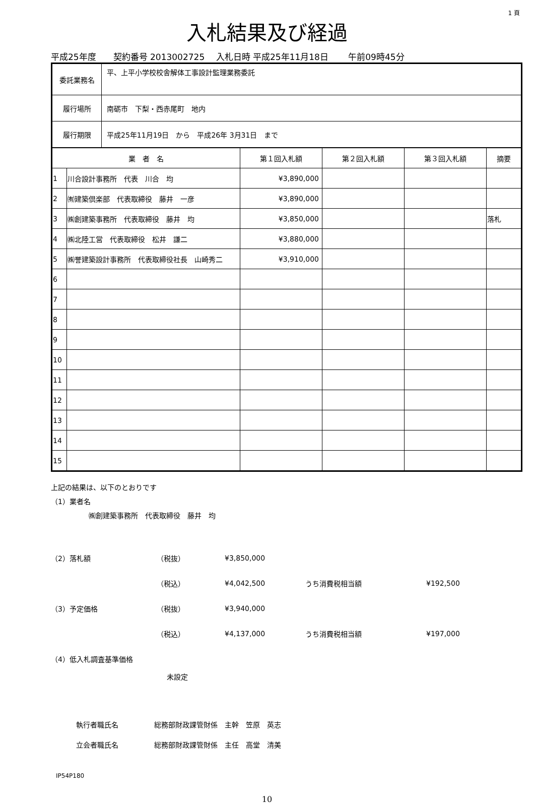1 頁
入札結果及び経過
平成25年度　　契約番号 2013002725　 入札日時 平成25年11月18日　　 午前09時45分
| 委託業務名 | 平、上平小学校校舎解体工事設計監理業務委託 |
| 履行場所 | 南砺市 下梨・西赤尾町 地内 |
| 履行期限 | 平成25年11月19日 から 平成26年 3月31日 まで |
| 業 者 名 | | 第１回入札額 | 第２回入札額 | 第３回入札額 | 摘要 |
| --- | --- | --- | --- | --- | --- |
| 1 | 川合設計事務所 代表 川合 均 | ¥3,890,000 | | | |
| 2 | ㈲建築倶楽部 代表取締役 藤井 一彦 | ¥3,890,000 | | | |
| 3 | ㈱創建築事務所 代表取締役 藤井 均 | ¥3,850,000 | | | 落札 |
| 4 | ㈱北陸工営 代表取締役 松井 謙二 | ¥3,880,000 | | | |
| 5 | ㈱誉建築設計事務所 代表取締役社長 山崎秀二 | ¥3,910,000 | | | |
| 6 | | | | | |
| 7 | | | | | |
| 8 | | | | | |
| 9 | | | | | |
| 10 | | | | | |
| 11 | | | | | |
| 12 | | | | | |
| 13 | | | | | |
| 14 | | | | | |
| 15 | | | | | |
上記の結果は、以下のとおりです
（1）業者名
㈱創建築事務所　代表取締役　藤井　均
（2）落札額 （税抜） ¥3,850,000
（税込） ¥4,042,500 うち消費税相当額 ¥192,500
（3）予定価格 （税抜） ¥3,940,000
（税込） ¥4,137,000 うち消費税相当額 ¥197,000
（4）低入札調査基準価格
未設定
執行者職氏名 総務部財政課管財係　主幹　笠原　英志
立会者職氏名 総務部財政課管財係　主任　高堂　清美
IP54P180
10